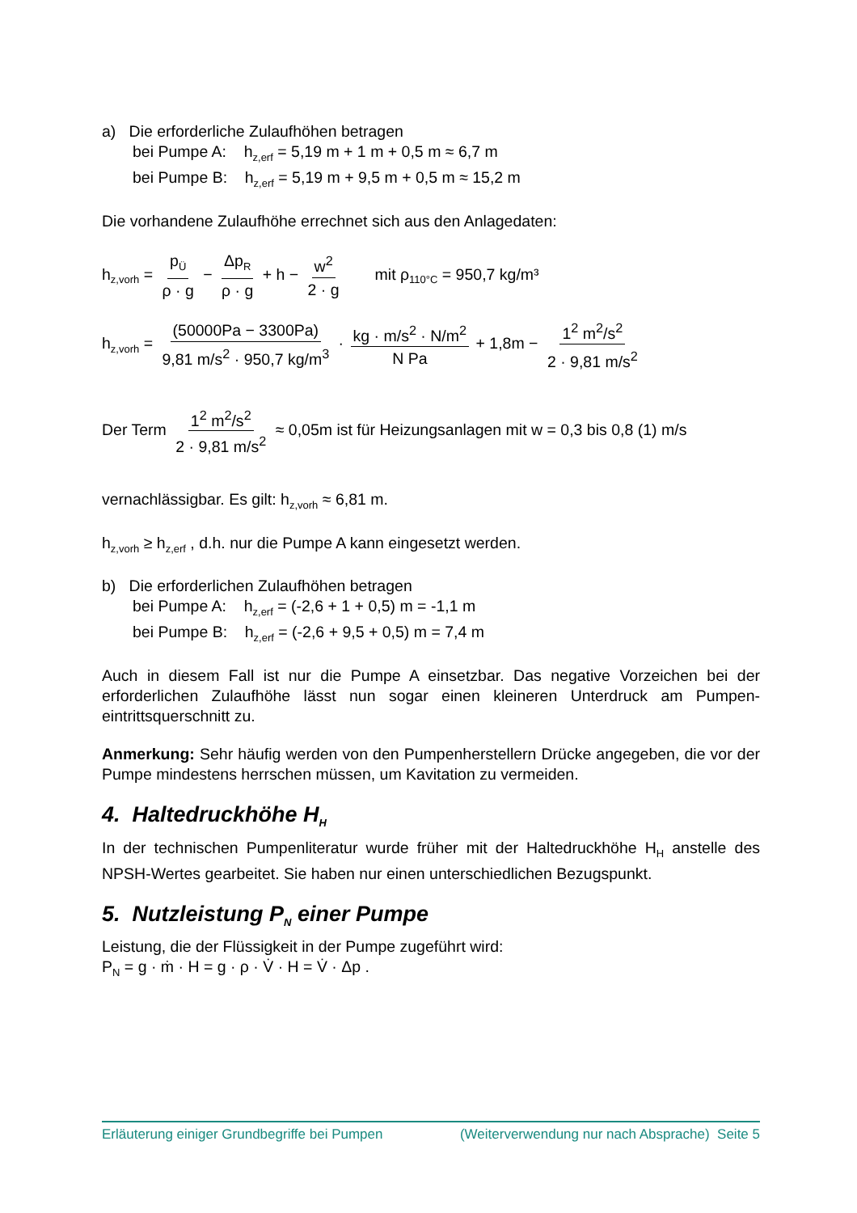a) Die erforderliche Zulaufhöhen betragen
bei Pumpe A: h<sub>z,erf</sub> = 5,19 m + 1 m + 0,5 m ≈ 6,7 m
bei Pumpe B: h<sub>z,erf</sub> = 5,19 m + 9,5 m + 0,5 m ≈ 15,2 m
Die vorhandene Zulaufhöhe errechnet sich aus den Anlagedaten:
h<sub>z,vorh</sub> = p<sub>Ü</sub> ρ · g − Δp<sub>R</sub> ρ · g + h − w<sup>2</sup> 2 · g mit ρ<sub>110°C</sub> = 950,7 kg/m³
h<sub>z,vorh</sub> = (50000Pa − 3300Pa) 9,81 m/s<sup>2</sup> · 950,7 kg/m<sup>3</sup> · kg · m/s<sup>2</sup> · N/m<sup>2</sup> N Pa + 1,8m − 1<sup>2</sup> m<sup>2</sup>/s<sup>2</sup> 2 · 9,81 m/s<sup>2</sup>
Der Term 1<sup>2</sup> m<sup>2</sup>/s<sup>2</sup> 2 · 9,81 m/s<sup>2</sup> ≈ 0,05m ist für Heizungsanlagen mit w = 0,3 bis 0,8 (1) m/s
vernachlässigbar. Es gilt: h<sub>z,vorh</sub> ≈ 6,81 m.
h<sub>z,vorh</sub> ≥ h<sub>z,erf</sub> , d.h. nur die Pumpe A kann eingesetzt werden.
b) Die erforderlichen Zulaufhöhen betragen
bei Pumpe A: h<sub>z,erf</sub> = (-2,6 + 1 + 0,5) m = -1,1 m
bei Pumpe B: h<sub>z,erf</sub> = (-2,6 + 9,5 + 0,5) m = 7,4 m
Auch in diesem Fall ist nur die Pumpe A einsetzbar. Das negative Vorzeichen bei der erforderlichen Zulaufhöhe lässt nun sogar einen kleineren Unterdruck am Pumpen-eintrittsquerschnitt zu.
Anmerkung: Sehr häufig werden von den Pumpenherstellern Drücke angegeben, die vor der Pumpe mindestens herrschen müssen, um Kavitation zu vermeiden.
4. Haltedruckhöhe H<sub>H</sub>
In der technischen Pumpenliteratur wurde früher mit der Haltedruckhöhe H<sub>H</sub> anstelle des NPSH-Wertes gearbeitet. Sie haben nur einen unterschiedlichen Bezugspunkt.
5. Nutzleistung P<sub>N</sub> einer Pumpe
Leistung, die der Flüssigkeit in der Pumpe zugeführt wird:
P<sub>N</sub> = g · ṁ · H = g · ρ · V̇ · H = V̇ · Δp .
Erläuterung einiger Grundbegriffe bei Pumpen (Weiterverwendung nur nach Absprache) Seite 5